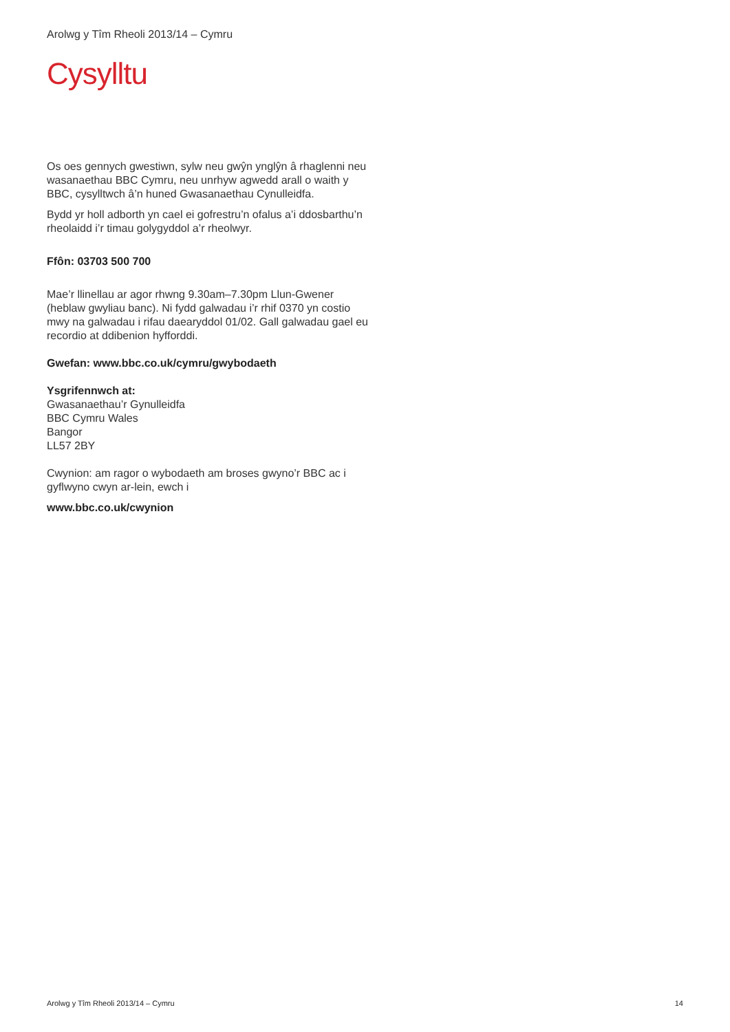Arolwg y Tîm Rheoli 2013/14 – Cymru
Cysylltu
Os oes gennych gwestiwn, sylw neu gwŷn ynglŷn â rhaglenni neu wasanaethau BBC Cymru, neu unrhyw agwedd arall o waith y BBC, cysylltwch â’n huned Gwasanaethau Cynulleidfa.
Bydd yr holl adborth yn cael ei gofrestru’n ofalus a’i ddosbarthu’n rheolaidd i’r timau golygyddol a’r rheolwyr.
Ffôn: 03703 500 700
Mae’r llinellau ar agor rhwng 9.30am–7.30pm Llun-Gwener (heblaw gwyliau banc). Ni fydd galwadau i’r rhif 0370 yn costio mwy na galwadau i rifau daearyddol 01/02. Gall galwadau gael eu recordio at ddibenion hyfforddi.
Gwefan: www.bbc.co.uk/cymru/gwybodaeth
Ysgrifennwch at:
Gwasanaethau’r Gynulleidfa
BBC Cymru Wales
Bangor
LL57 2BY
Cwynion: am ragor o wybodaeth am broses gwyno’r BBC ac i gyflwyno cwyn ar-lein, ewch i
www.bbc.co.uk/cwynion
Arolwg y Tîm Rheoli 2013/14 – Cymru 14